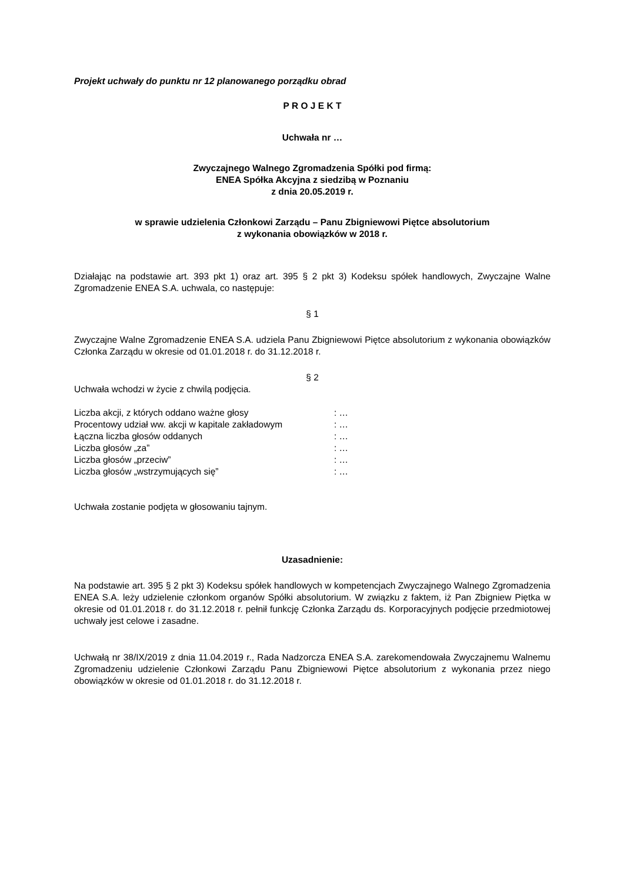Projekt uchwały do punktu nr 12 planowanego porządku obrad
P R O J E K T
Uchwała nr …
Zwyczajnego Walnego Zgromadzenia Spółki pod firmą:
ENEA Spółka Akcyjna z siedzibą w Poznaniu
z dnia 20.05.2019 r.
w sprawie udzielenia Członkowi Zarządu – Panu Zbigniewowi Piętce absolutorium
z wykonania obowiązków w 2018 r.
Działając na podstawie art. 393 pkt 1) oraz art. 395 § 2 pkt 3) Kodeksu spółek handlowych, Zwyczajne Walne Zgromadzenie ENEA S.A. uchwala, co następuje:
§ 1
Zwyczajne Walne Zgromadzenie ENEA S.A. udziela Panu Zbigniewowi Piętce absolutorium z wykonania obowiązków Członka Zarządu w okresie od 01.01.2018 r. do 31.12.2018 r.
§ 2
Uchwała wchodzi w życie z chwilą podjęcia.
| Liczba akcji, z których oddano ważne głosy | : … |
| Procentowy udział ww. akcji w kapitale zakładowym | : … |
| Łączna liczba głosów oddanych | : … |
| Liczba głosów „za” | : … |
| Liczba głosów „przeciw” | : … |
| Liczba głosów „wstrzymujących się” | : … |
Uchwała zostanie podjęta w głosowaniu tajnym.
Uzasadnienie:
Na podstawie art. 395 § 2 pkt 3) Kodeksu spółek handlowych w kompetencjach Zwyczajnego Walnego Zgromadzenia ENEA S.A. leży udzielenie członkom organów Spółki absolutorium. W związku z faktem, iż Pan Zbigniew Piętka w okresie od 01.01.2018 r. do 31.12.2018 r. pełnił funkcję Członka Zarządu ds. Korporacyjnych podjęcie przedmiotowej uchwały jest celowe i zasadne.
Uchwałą nr 38/IX/2019 z dnia 11.04.2019 r., Rada Nadzorcza ENEA S.A. zarekomendowała Zwyczajnemu Walnemu Zgromadzeniu udzielenie Członkowi Zarządu Panu Zbigniewowi Piętce absolutorium z wykonania przez niego obowiązków w okresie od 01.01.2018 r. do 31.12.2018 r.